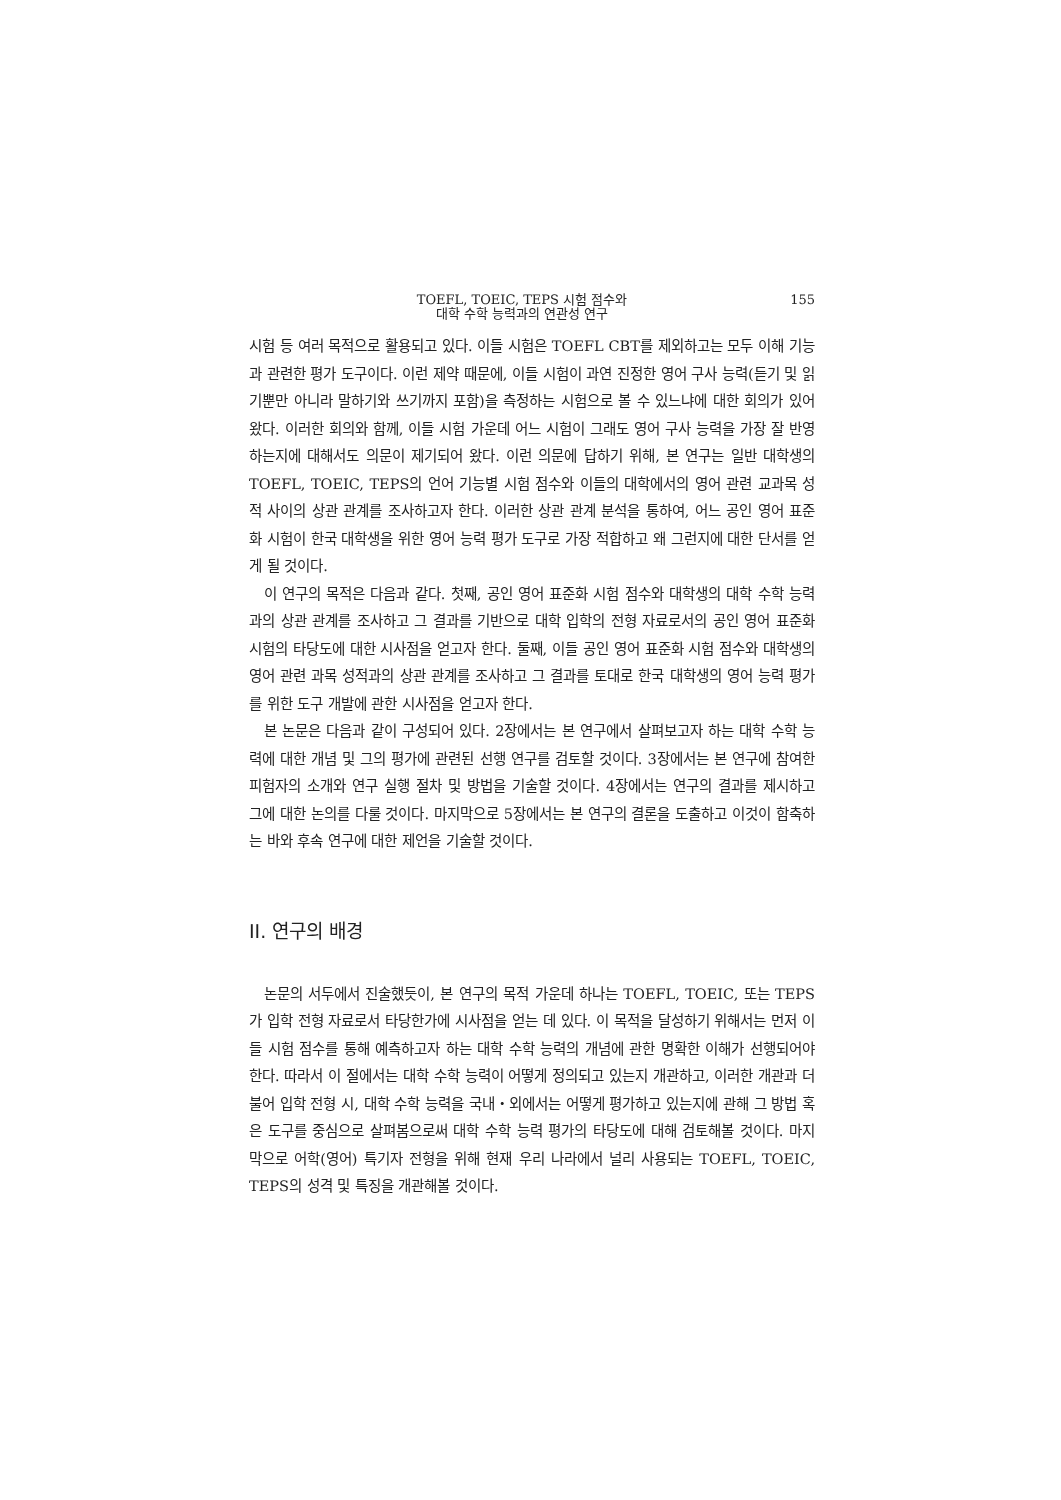TOEFL, TOEIC, TEPS 시험 점수와
대학 수학 능력과의 연관성 연구
155
시험 등 여러 목적으로 활용되고 있다. 이들 시험은 TOEFL CBT를 제외하고는 모두 이해 기능과 관련한 평가 도구이다. 이런 제약 때문에, 이들 시험이 과연 진정한 영어 구사 능력(듣기 및 읽기뿐만 아니라 말하기와 쓰기까지 포함)을 측정하는 시험으로 볼 수 있느냐에 대한 회의가 있어 왔다. 이러한 회의와 함께, 이들 시험 가운데 어느 시험이 그래도 영어 구사 능력을 가장 잘 반영하는지에 대해서도 의문이 제기되어 왔다. 이런 의문에 답하기 위해, 본 연구는 일반 대학생의 TOEFL, TOEIC, TEPS의 언어 기능별 시험 점수와 이들의 대학에서의 영어 관련 교과목 성적 사이의 상관 관계를 조사하고자 한다. 이러한 상관 관계 분석을 통하여, 어느 공인 영어 표준화 시험이 한국 대학생을 위한 영어 능력 평가 도구로 가장 적합하고 왜 그런지에 대한 단서를 얻게 될 것이다.
이 연구의 목적은 다음과 같다. 첫째, 공인 영어 표준화 시험 점수와 대학생의 대학 수학 능력과의 상관 관계를 조사하고 그 결과를 기반으로 대학 입학의 전형 자료로서의 공인 영어 표준화 시험의 타당도에 대한 시사점을 얻고자 한다. 둘째, 이들 공인 영어 표준화 시험 점수와 대학생의 영어 관련 과목 성적과의 상관 관계를 조사하고 그 결과를 토대로 한국 대학생의 영어 능력 평가를 위한 도구 개발에 관한 시사점을 얻고자 한다.
본 논문은 다음과 같이 구성되어 있다. 2장에서는 본 연구에서 살펴보고자 하는 대학 수학 능력에 대한 개념 및 그의 평가에 관련된 선행 연구를 검토할 것이다. 3장에서는 본 연구에 참여한 피험자의 소개와 연구 실행 절차 및 방법을 기술할 것이다. 4장에서는 연구의 결과를 제시하고 그에 대한 논의를 다룰 것이다. 마지막으로 5장에서는 본 연구의 결론을 도출하고 이것이 함축하는 바와 후속 연구에 대한 제언을 기술할 것이다.
II. 연구의 배경
논문의 서두에서 진술했듯이, 본 연구의 목적 가운데 하나는 TOEFL, TOEIC, 또는 TEPS가 입학 전형 자료로서 타당한가에 시사점을 얻는 데 있다. 이 목적을 달성하기 위해서는 먼저 이들 시험 점수를 통해 예측하고자 하는 대학 수학 능력의 개념에 관한 명확한 이해가 선행되어야 한다. 따라서 이 절에서는 대학 수학 능력이 어떻게 정의되고 있는지 개관하고, 이러한 개관과 더불어 입학 전형 시, 대학 수학 능력을 국내・외에서는 어떻게 평가하고 있는지에 관해 그 방법 혹은 도구를 중심으로 살펴봄으로써 대학 수학 능력 평가의 타당도에 대해 검토해볼 것이다. 마지막으로 어학(영어) 특기자 전형을 위해 현재 우리 나라에서 널리 사용되는 TOEFL, TOEIC, TEPS의 성격 및 특징을 개관해볼 것이다.